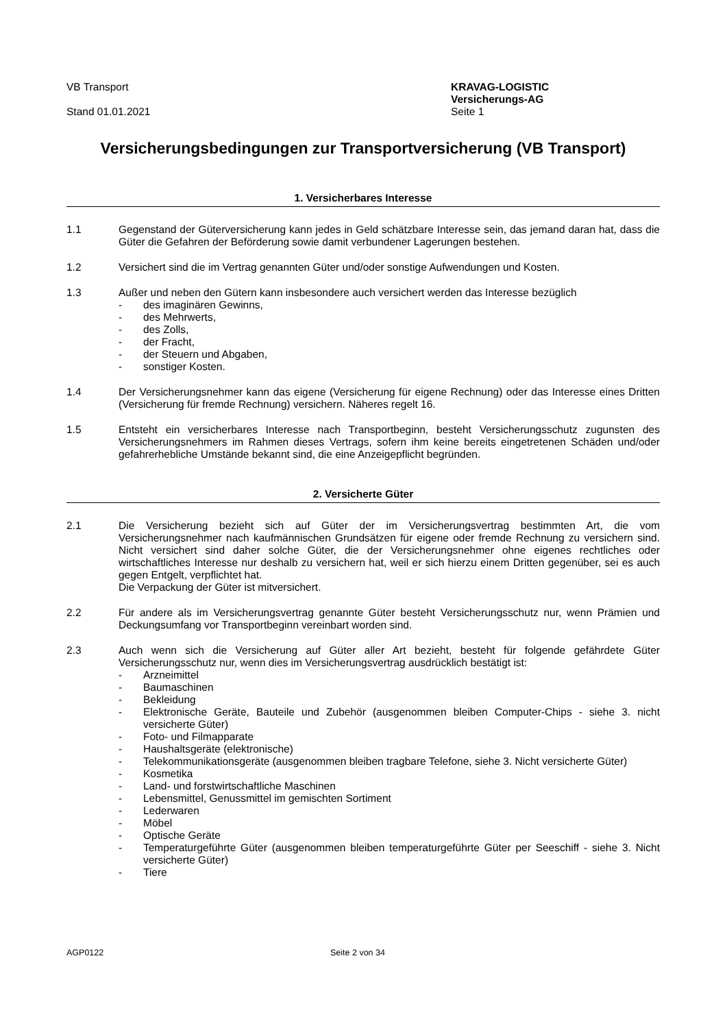VB Transport
Stand 01.01.2021
KRAVAG-LOGISTIC
Versicherungs-AG
Seite 1
Versicherungsbedingungen zur Transportversicherung (VB Transport)
1. Versicherbares Interesse
1.1 Gegenstand der Güterversicherung kann jedes in Geld schätzbare Interesse sein, das jemand daran hat, dass die Güter die Gefahren der Beförderung sowie damit verbundener Lagerungen bestehen.
1.2 Versichert sind die im Vertrag genannten Güter und/oder sonstige Aufwendungen und Kosten.
1.3 Außer und neben den Gütern kann insbesondere auch versichert werden das Interesse bezüglich
- des imaginären Gewinns,
- des Mehrwerts,
- des Zolls,
- der Fracht,
- der Steuern und Abgaben,
- sonstiger Kosten.
1.4 Der Versicherungsnehmer kann das eigene (Versicherung für eigene Rechnung) oder das Interesse eines Dritten (Versicherung für fremde Rechnung) versichern. Näheres regelt 16.
1.5 Entsteht ein versicherbares Interesse nach Transportbeginn, besteht Versicherungsschutz zugunsten des Versicherungsnehmers im Rahmen dieses Vertrags, sofern ihm keine bereits eingetretenen Schäden und/oder gefahrerhebliche Umstände bekannt sind, die eine Anzeigepflicht begründen.
2. Versicherte Güter
2.1 Die Versicherung bezieht sich auf Güter der im Versicherungsvertrag bestimmten Art, die vom Versicherungsnehmer nach kaufmännischen Grundsätzen für eigene oder fremde Rechnung zu versichern sind. Nicht versichert sind daher solche Güter, die der Versicherungsnehmer ohne eigenes rechtliches oder wirtschaftliches Interesse nur deshalb zu versichern hat, weil er sich hierzu einem Dritten gegenüber, sei es auch gegen Entgelt, verpflichtet hat.
Die Verpackung der Güter ist mitversichert.
2.2 Für andere als im Versicherungsvertrag genannte Güter besteht Versicherungsschutz nur, wenn Prämien und Deckungsumfang vor Transportbeginn vereinbart worden sind.
2.3 Auch wenn sich die Versicherung auf Güter aller Art bezieht, besteht für folgende gefährdete Güter Versicherungsschutz nur, wenn dies im Versicherungsvertrag ausdrücklich bestätigt ist:
- Arzneimittel
- Baumaschinen
- Bekleidung
- Elektronische Geräte, Bauteile und Zubehör (ausgenommen bleiben Computer-Chips - siehe 3. nicht versicherte Güter)
- Foto- und Filmapparate
- Haushaltsgeräte (elektronische)
- Telekommunikationsgeräte (ausgenommen bleiben tragbare Telefone, siehe 3. Nicht versicherte Güter)
- Kosmetika
- Land- und forstwirtschaftliche Maschinen
- Lebensmittel, Genussmittel im gemischten Sortiment
- Lederwaren
- Möbel
- Optische Geräte
- Temperaturgeführte Güter (ausgenommen bleiben temperaturgeführte Güter per Seeschiff - siehe 3. Nicht versicherte Güter)
- Tiere
AGP0122 Seite 2 von 34